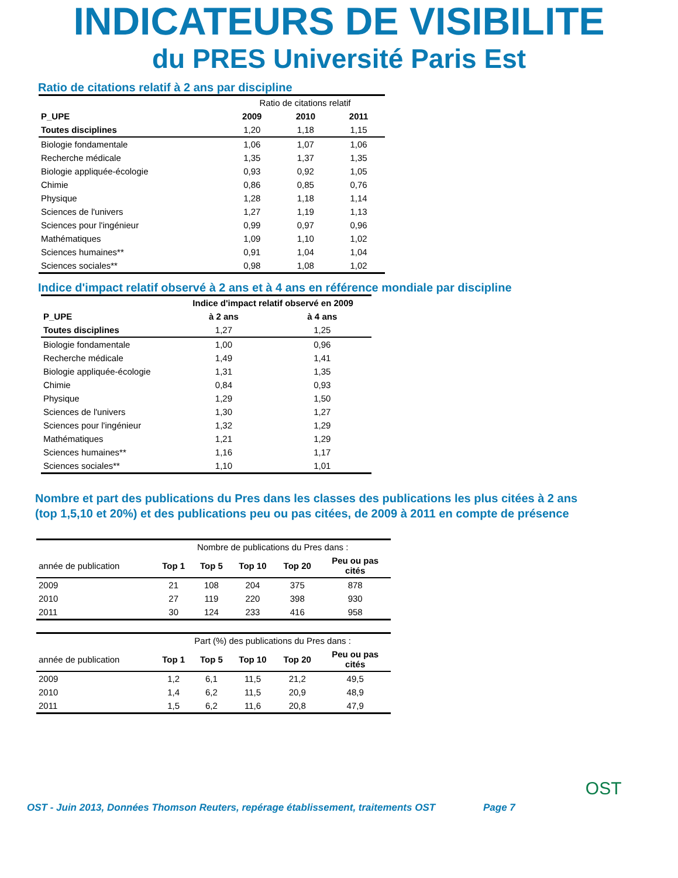INDICATEURS DE VISIBILITE
du PRES Université Paris Est
Ratio de citations relatif à 2 ans par discipline
| | Ratio de citations relatif | | |
| P_UPE | 2009 | 2010 | 2011 |
| Toutes disciplines | 1,20 | 1,18 | 1,15 |
| Biologie fondamentale | 1,06 | 1,07 | 1,06 |
| Recherche médicale | 1,35 | 1,37 | 1,35 |
| Biologie appliquée-écologie | 0,93 | 0,92 | 1,05 |
| Chimie | 0,86 | 0,85 | 0,76 |
| Physique | 1,28 | 1,18 | 1,14 |
| Sciences de l'univers | 1,27 | 1,19 | 1,13 |
| Sciences pour l'ingénieur | 0,99 | 0,97 | 0,96 |
| Mathématiques | 1,09 | 1,10 | 1,02 |
| Sciences humaines** | 0,91 | 1,04 | 1,04 |
| Sciences sociales** | 0,98 | 1,08 | 1,02 |
Indice d'impact relatif observé à 2 ans et à 4 ans en référence mondiale par discipline
| | Indice d'impact relatif observé en 2009 | |
| P_UPE | à 2 ans | à 4 ans |
| Toutes disciplines | 1,27 | 1,25 |
| Biologie fondamentale | 1,00 | 0,96 |
| Recherche médicale | 1,49 | 1,41 |
| Biologie appliquée-écologie | 1,31 | 1,35 |
| Chimie | 0,84 | 0,93 |
| Physique | 1,29 | 1,50 |
| Sciences de l'univers | 1,30 | 1,27 |
| Sciences pour l'ingénieur | 1,32 | 1,29 |
| Mathématiques | 1,21 | 1,29 |
| Sciences humaines** | 1,16 | 1,17 |
| Sciences sociales** | 1,10 | 1,01 |
Nombre et part des publications du Pres dans les classes des publications les plus citées à 2 ans (top 1,5,10 et 20%) et des publications peu ou pas citées, de 2009 à 2011 en compte de présence
| | Nombre de publications du Pres dans : | | | | |
| année de publication | Top 1 | Top 5 | Top 10 | Top 20 | Peu ou pas cités |
| 2009 | 21 | 108 | 204 | 375 | 878 |
| 2010 | 27 | 119 | 220 | 398 | 930 |
| 2011 | 30 | 124 | 233 | 416 | 958 |
| | Part (%) des publications du Pres dans : | | | | |
| année de publication | Top 1 | Top 5 | Top 10 | Top 20 | Peu ou pas cités |
| 2009 | 1,2 | 6,1 | 11,5 | 21,2 | 49,5 |
| 2010 | 1,4 | 6,2 | 11,5 | 20,9 | 48,9 |
| 2011 | 1,5 | 6,2 | 11,6 | 20,8 | 47,9 |
OST - Juin 2013, Données Thomson Reuters, repérage établissement, traitements OST
Page 7
OST